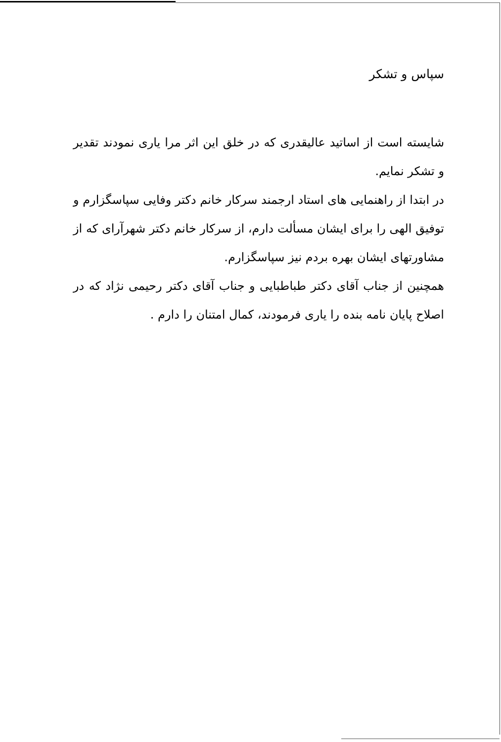سپاس و تشکر
شایسته است از اساتید عالیقدری که در خلق این اثر مرا یاری نمودند تقدیر و تشکر نمایم.
در ابتدا از راهنمایی های استاد ارجمند سرکار خانم دکتر وفایی سپاسگزارم و توفیق الهی را برای ایشان مسألت دارم، از سرکار خانم دکتر شهرآرای که از مشاورتهای ایشان بهره بردم نیز سپاسگزارم.
همچنین از جناب آقای دکتر طباطبایی و جناب آقای دکتر رحیمی نژاد که در اصلاح پایان نامه بنده را یاری فرمودند، کمال امتنان را دارم .